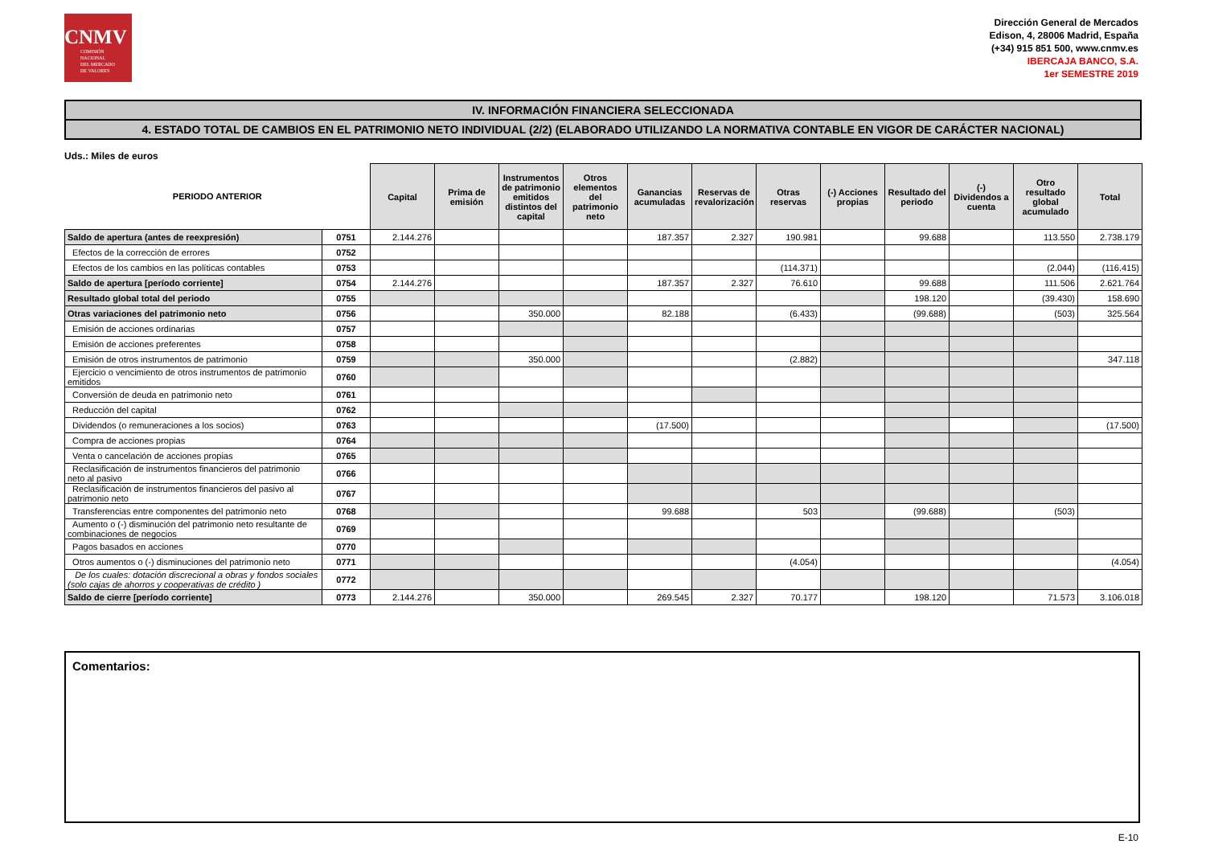CNMV
COMISIÓN
NACIONAL
DEL MERCADO
DE VALORES
Dirección General de Mercados
Edison, 4, 28006 Madrid, España
(+34) 915 851 500, www.cnmv.es
IBERCAJA BANCO, S.A.
1er SEMESTRE 2019
IV. INFORMACIÓN FINANCIERA SELECCIONADA
4. ESTADO TOTAL DE CAMBIOS EN EL PATRIMONIO NETO INDIVIDUAL (2/2) (ELABORADO UTILIZANDO LA NORMATIVA CONTABLE EN VIGOR DE CARÁCTER NACIONAL)
Uds.: Miles de euros
| PERIODO ANTERIOR | | Capital | Prima de emisión | Instrumentos de patrimonio emitidos distintos del capital | Otros elementos del patrimonio neto | Ganancias acumuladas | Reservas de revalorización | Otras reservas | (-) Acciones propias | Resultado del periodo | (-) Dividendos a cuenta | Otro resultado global acumulado | Total |
| --- | --- | --- | --- | --- | --- | --- | --- | --- | --- | --- | --- | --- | --- |
| Saldo de apertura (antes de reexpresión) | 0751 | 2.144.276 | | | | 187.357 | 2.327 | 190.981 | | 99.688 | | 113.550 | 2.738.179 |
| Efectos de la corrección de errores | 0752 | | | | | | | | | | | | |
| Efectos de los cambios en las políticas contables | 0753 | | | | | | | (114.371) | | | | (2.044) | (116.415) |
| Saldo de apertura [período corriente] | 0754 | 2.144.276 | | | | 187.357 | 2.327 | 76.610 | | 99.688 | | 111.506 | 2.621.764 |
| Resultado global total del periodo | 0755 | | | | | | | | | 198.120 | | (39.430) | 158.690 |
| Otras variaciones del patrimonio neto | 0756 | | | 350.000 | | 82.188 | | (6.433) | | (99.688) | | (503) | 325.564 |
| Emisión de acciones ordinarias | 0757 | | | | | | | | | | | | |
| Emisión de acciones preferentes | 0758 | | | | | | | | | | | | |
| Emisión de otros instrumentos de patrimonio | 0759 | | | 350.000 | | | | (2.882) | | | | | 347.118 |
| Ejercicio o vencimiento de otros instrumentos de patrimonio emitidos | 0760 | | | | | | | | | | | | |
| Conversión de deuda en patrimonio neto | 0761 | | | | | | | | | | | | |
| Reducción del capital | 0762 | | | | | | | | | | | | |
| Dividendos (o remuneraciones a los socios) | 0763 | | | | | (17.500) | | | | | | | (17.500) |
| Compra de acciones propias | 0764 | | | | | | | | | | | | |
| Venta o cancelación de acciones propias | 0765 | | | | | | | | | | | | |
| Reclasificación de instrumentos financieros del patrimonio neto al pasivo | 0766 | | | | | | | | | | | | |
| Reclasificación de instrumentos financieros del pasivo al patrimonio neto | 0767 | | | | | | | | | | | | |
| Transferencias entre componentes del patrimonio neto | 0768 | | | | | 99.688 | | 503 | | (99.688) | | (503) | |
| Aumento o (-) disminución del patrimonio neto resultante de combinaciones de negocios | 0769 | | | | | | | | | | | | |
| Pagos basados en acciones | 0770 | | | | | | | | | | | | |
| Otros aumentos o (-) disminuciones del patrimonio neto | 0771 | | | | | | | (4.054) | | | | | (4.054) |
| De los cuales: dotación discrecional a obras y fondos sociales (solo cajas de ahorros y cooperativas de crédito ) | 0772 | | | | | | | | | | | | |
| Saldo de cierre [período corriente] | 0773 | 2.144.276 | | 350.000 | | 269.545 | 2.327 | 70.177 | | 198.120 | | 71.573 | 3.106.018 |
Comentarios:
E-10